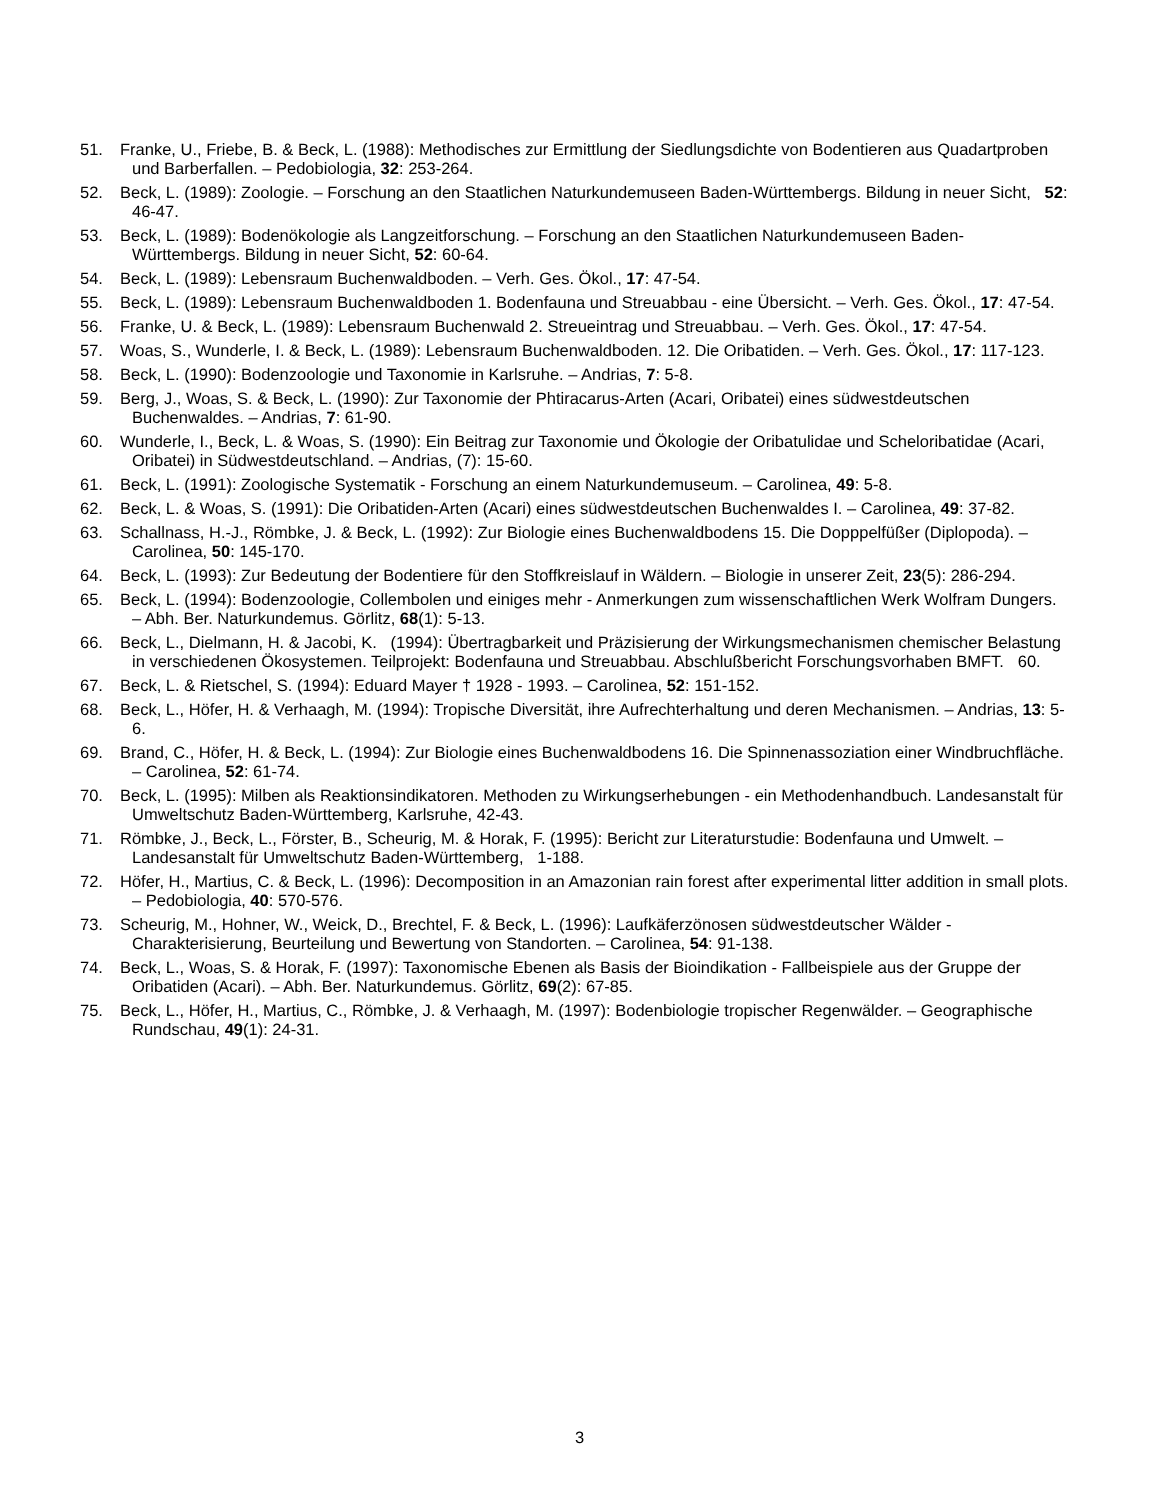51. Franke, U., Friebe, B. & Beck, L. (1988): Methodisches zur Ermittlung der Siedlungsdichte von Bodentieren aus Quadartproben und Barberfallen. – Pedobiologia, 32: 253-264.
52. Beck, L. (1989): Zoologie. – Forschung an den Staatlichen Naturkundemuseen Baden-Württembergs. Bildung in neuer Sicht, 52: 46-47.
53. Beck, L. (1989): Bodenökologie als Langzeitforschung. – Forschung an den Staatlichen Naturkundemuseen Baden-Württembergs. Bildung in neuer Sicht, 52: 60-64.
54. Beck, L. (1989): Lebensraum Buchenwaldboden. – Verh. Ges. Ökol., 17: 47-54.
55. Beck, L. (1989): Lebensraum Buchenwaldboden 1. Bodenfauna und Streuabbau - eine Übersicht. – Verh. Ges. Ökol., 17: 47-54.
56. Franke, U. & Beck, L. (1989): Lebensraum Buchenwald 2. Streueintrag und Streuabbau. – Verh. Ges. Ökol., 17: 47-54.
57. Woas, S., Wunderle, I. & Beck, L. (1989): Lebensraum Buchenwaldboden. 12. Die Oribatiden. – Verh. Ges. Ökol., 17: 117-123.
58. Beck, L. (1990): Bodenzoologie und Taxonomie in Karlsruhe. – Andrias, 7: 5-8.
59. Berg, J., Woas, S. & Beck, L. (1990): Zur Taxonomie der Phtiracarus-Arten (Acari, Oribatei) eines südwestdeutschen Buchenwaldes. – Andrias, 7: 61-90.
60. Wunderle, I., Beck, L. & Woas, S. (1990): Ein Beitrag zur Taxonomie und Ökologie der Oribatulidae und Scheloribatidae (Acari, Oribatei) in Südwestdeutschland. – Andrias, (7): 15-60.
61. Beck, L. (1991): Zoologische Systematik - Forschung an einem Naturkundemuseum. – Carolinea, 49: 5-8.
62. Beck, L. & Woas, S. (1991): Die Oribatiden-Arten (Acari) eines südwestdeutschen Buchenwaldes I. – Carolinea, 49: 37-82.
63. Schallnass, H.-J., Römbke, J. & Beck, L. (1992): Zur Biologie eines Buchenwaldbodens 15. Die Dopppelfüßer (Diplopoda). – Carolinea, 50: 145-170.
64. Beck, L. (1993): Zur Bedeutung der Bodentiere für den Stoffkreislauf in Wäldern. – Biologie in unserer Zeit, 23(5): 286-294.
65. Beck, L. (1994): Bodenzoologie, Collembolen und einiges mehr - Anmerkungen zum wissenschaftlichen Werk Wolfram Dungers. – Abh. Ber. Naturkundemus. Görlitz, 68(1): 5-13.
66. Beck, L., Dielmann, H. & Jacobi, K. (1994): Übertragbarkeit und Präzisierung der Wirkungsmechanismen chemischer Belastung in verschiedenen Ökosystemen. Teilprojekt: Bodenfauna und Streuabbau. Abschlußbericht Forschungsvorhaben BMFT. 60.
67. Beck, L. & Rietschel, S. (1994): Eduard Mayer † 1928 - 1993. – Carolinea, 52: 151-152.
68. Beck, L., Höfer, H. & Verhaagh, M. (1994): Tropische Diversität, ihre Aufrechterhaltung und deren Mechanismen. – Andrias, 13: 5-6.
69. Brand, C., Höfer, H. & Beck, L. (1994): Zur Biologie eines Buchenwaldbodens 16. Die Spinnenassoziation einer Windbruchfläche. – Carolinea, 52: 61-74.
70. Beck, L. (1995): Milben als Reaktionsindikatoren. Methoden zu Wirkungserhebungen - ein Methodenhandbuch. Landesanstalt für Umweltschutz Baden-Württemberg, Karlsruhe, 42-43.
71. Römbke, J., Beck, L., Förster, B., Scheurig, M. & Horak, F. (1995): Bericht zur Literaturstudie: Bodenfauna und Umwelt. – Landesanstalt für Umweltschutz Baden-Württemberg, 1-188.
72. Höfer, H., Martius, C. & Beck, L. (1996): Decomposition in an Amazonian rain forest after experimental litter addition in small plots. – Pedobiologia, 40: 570-576.
73. Scheurig, M., Hohner, W., Weick, D., Brechtel, F. & Beck, L. (1996): Laufkäferzönosen südwestdeutscher Wälder - Charakterisierung, Beurteilung und Bewertung von Standorten. – Carolinea, 54: 91-138.
74. Beck, L., Woas, S. & Horak, F. (1997): Taxonomische Ebenen als Basis der Bioindikation - Fallbeispiele aus der Gruppe der Oribatiden (Acari). – Abh. Ber. Naturkundemus. Görlitz, 69(2): 67-85.
75. Beck, L., Höfer, H., Martius, C., Römbke, J. & Verhaagh, M. (1997): Bodenbiologie tropischer Regenwälder. – Geographische Rundschau, 49(1): 24-31.
3